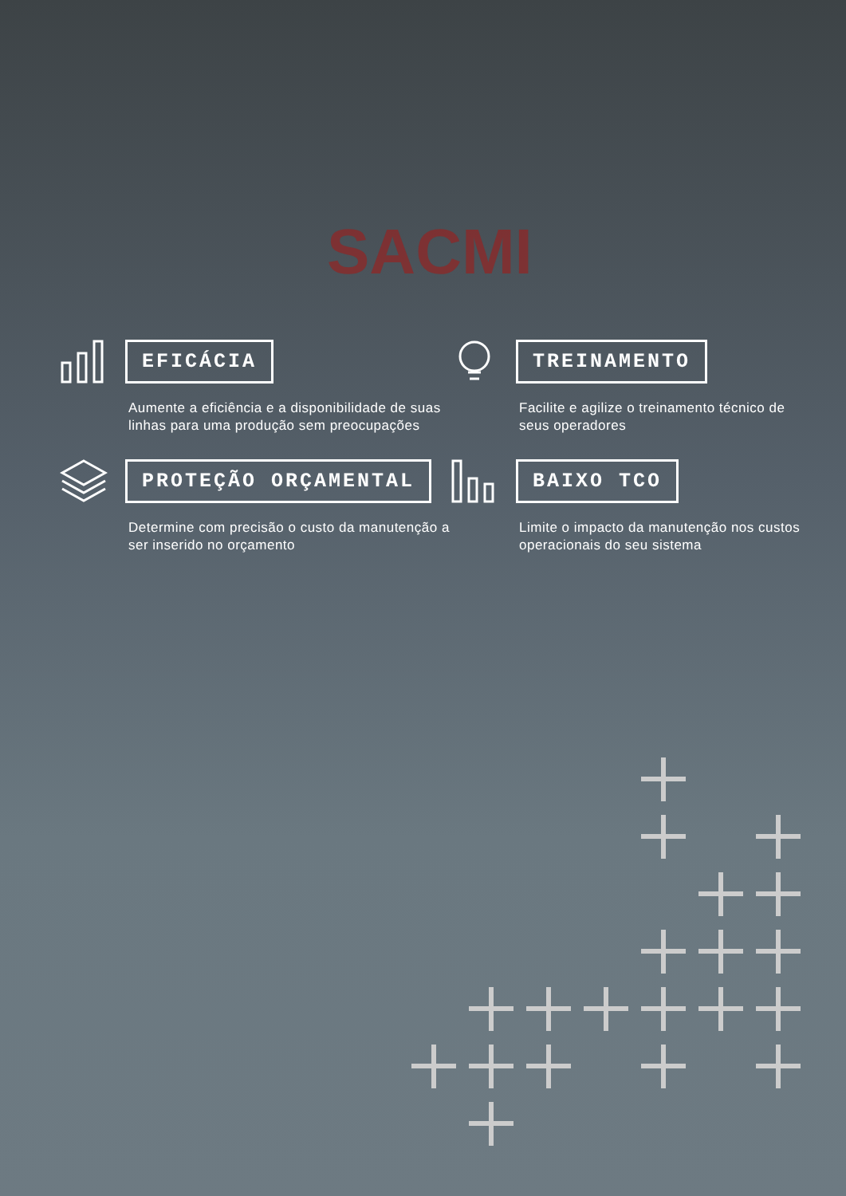SACMI
EFICÁCIA
Aumente a eficiência e a disponibilidade de suas linhas para uma produção sem preocupações
TREINAMENTO
Facilite e agilize o treinamento técnico de seus operadores
PROTEÇÃO ORÇAMENTAL
Determine com precisão o custo da manutenção a ser inserido no orçamento
BAIXO TCO
Limite o impacto da manutenção nos custos operacionais do seu sistema